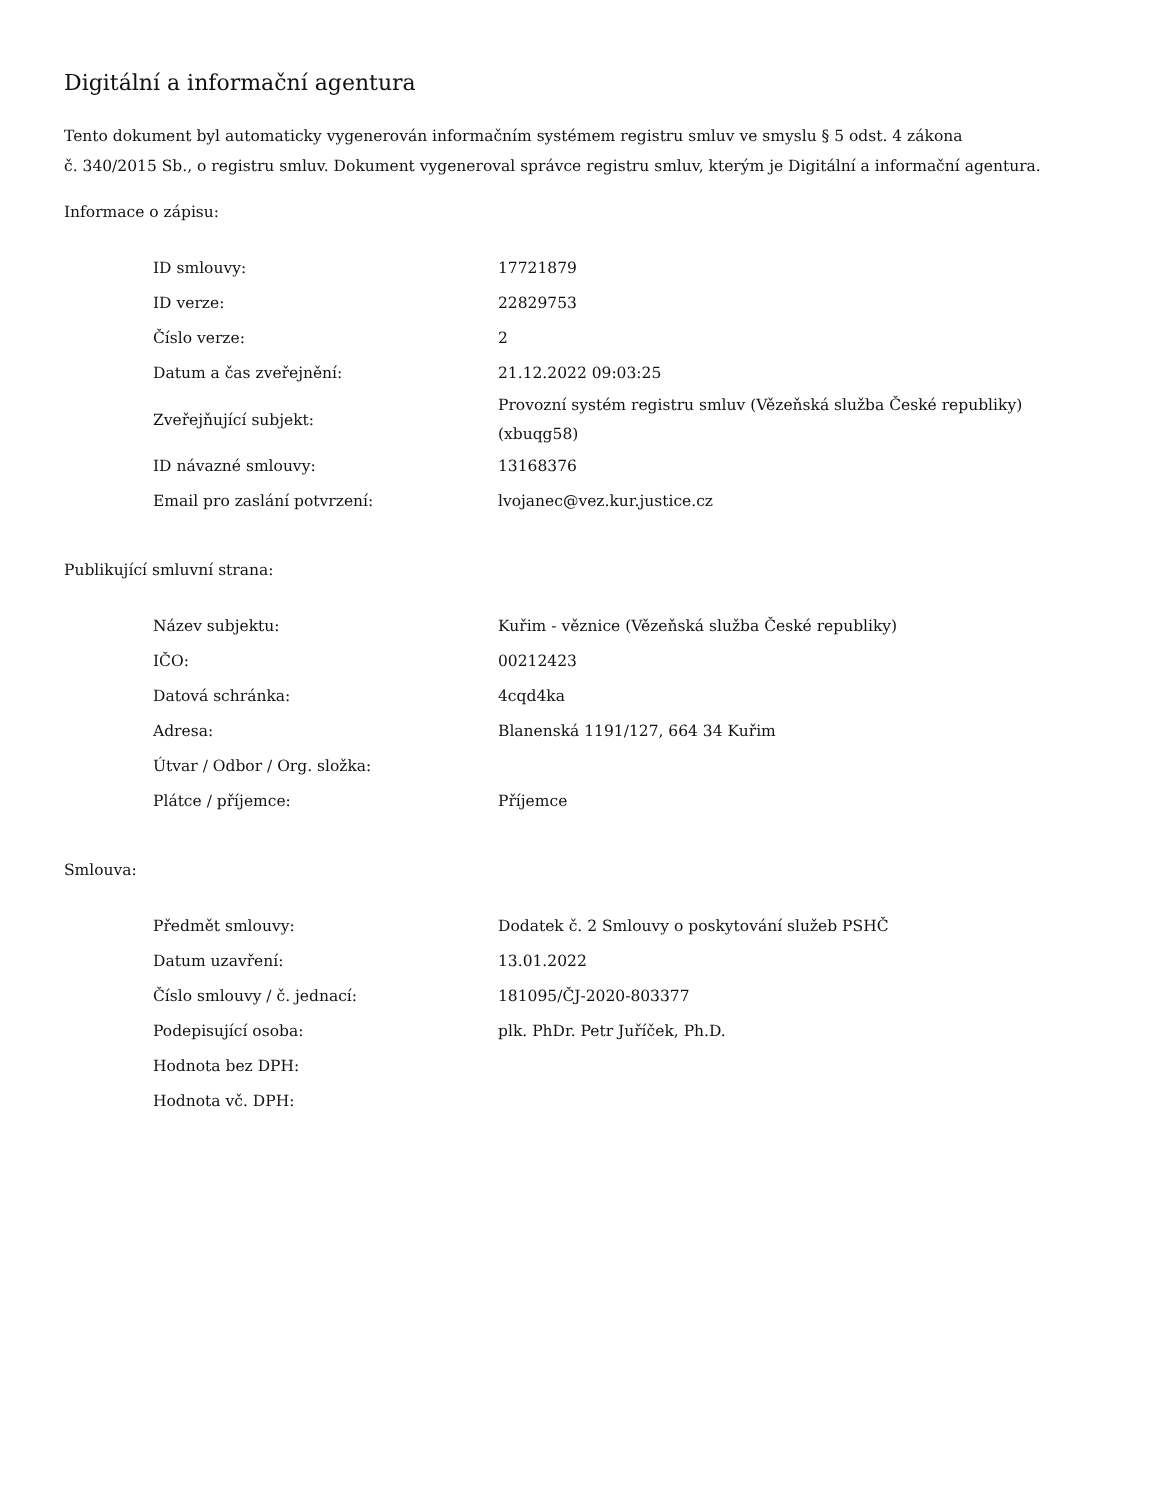Digitální a informační agentura
Tento dokument byl automaticky vygenerován informačním systémem registru smluv ve smyslu § 5 odst. 4 zákona
č. 340/2015 Sb., o registru smluv. Dokument vygeneroval správce registru smluv, kterým je Digitální a informační agentura.
Informace o zápisu:
| ID smlouvy: | 17721879 |
| ID verze: | 22829753 |
| Číslo verze: | 2 |
| Datum a čas zveřejnění: | 21.12.2022 09:03:25 |
| Zveřejňující subjekt: | Provozní systém registru smluv (Vězeňská služba České republiky) (xbuqg58) |
| ID návazné smlouvy: | 13168376 |
| Email pro zaslání potvrzení: | lvojanec@vez.kur.justice.cz |
Publikující smluvní strana:
| Název subjektu: | Kuřim - věznice (Vězeňská služba České republiky) |
| IČO: | 00212423 |
| Datová schránka: | 4cqd4ka |
| Adresa: | Blanenská 1191/127, 664 34 Kuřim |
| Útvar / Odbor / Org. složka: | |
| Plátce / příjemce: | Příjemce |
Smlouva:
| Předmět smlouvy: | Dodatek č. 2 Smlouvy o poskytování služeb PSHČ |
| Datum uzavření: | 13.01.2022 |
| Číslo smlouvy / č. jednací: | 181095/ČJ-2020-803377 |
| Podepisující osoba: | plk. PhDr. Petr Juříček, Ph.D. |
| Hodnota bez DPH: | |
| Hodnota vč. DPH: | |